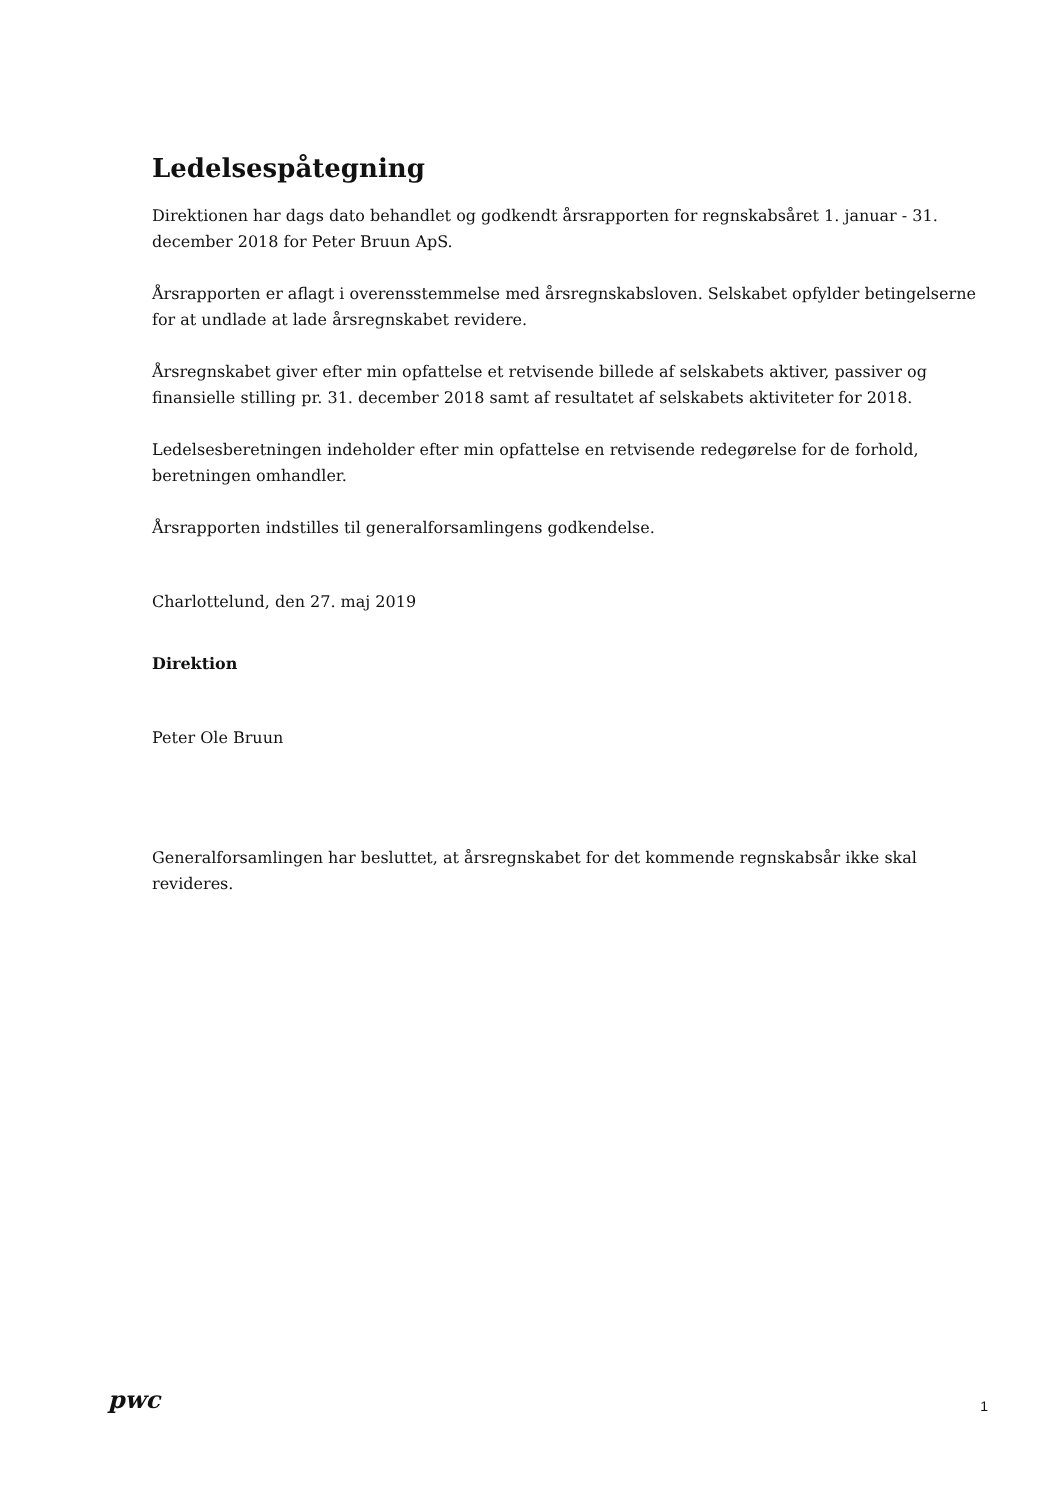Ledelsespåtegning
Direktionen har dags dato behandlet og godkendt årsrapporten for regnskabsåret 1. januar - 31. december 2018 for Peter Bruun ApS.
Årsrapporten er aflagt i overensstemmelse med årsregnskabsloven. Selskabet opfylder betingelserne for at undlade at lade årsregnskabet revidere.
Årsregnskabet giver efter min opfattelse et retvisende billede af selskabets aktiver, passiver og finansielle stilling pr. 31. december 2018 samt af resultatet af selskabets aktiviteter for 2018.
Ledelsesberetningen indeholder efter min opfattelse en retvisende redegørelse for de forhold, beretningen omhandler.
Årsrapporten indstilles til generalforsamlingens godkendelse.
Charlottelund, den 27. maj 2019
Direktion
Peter Ole Bruun
Generalforsamlingen har besluttet, at årsregnskabet for det kommende regnskabsår ikke skal revideres.
pwc
1